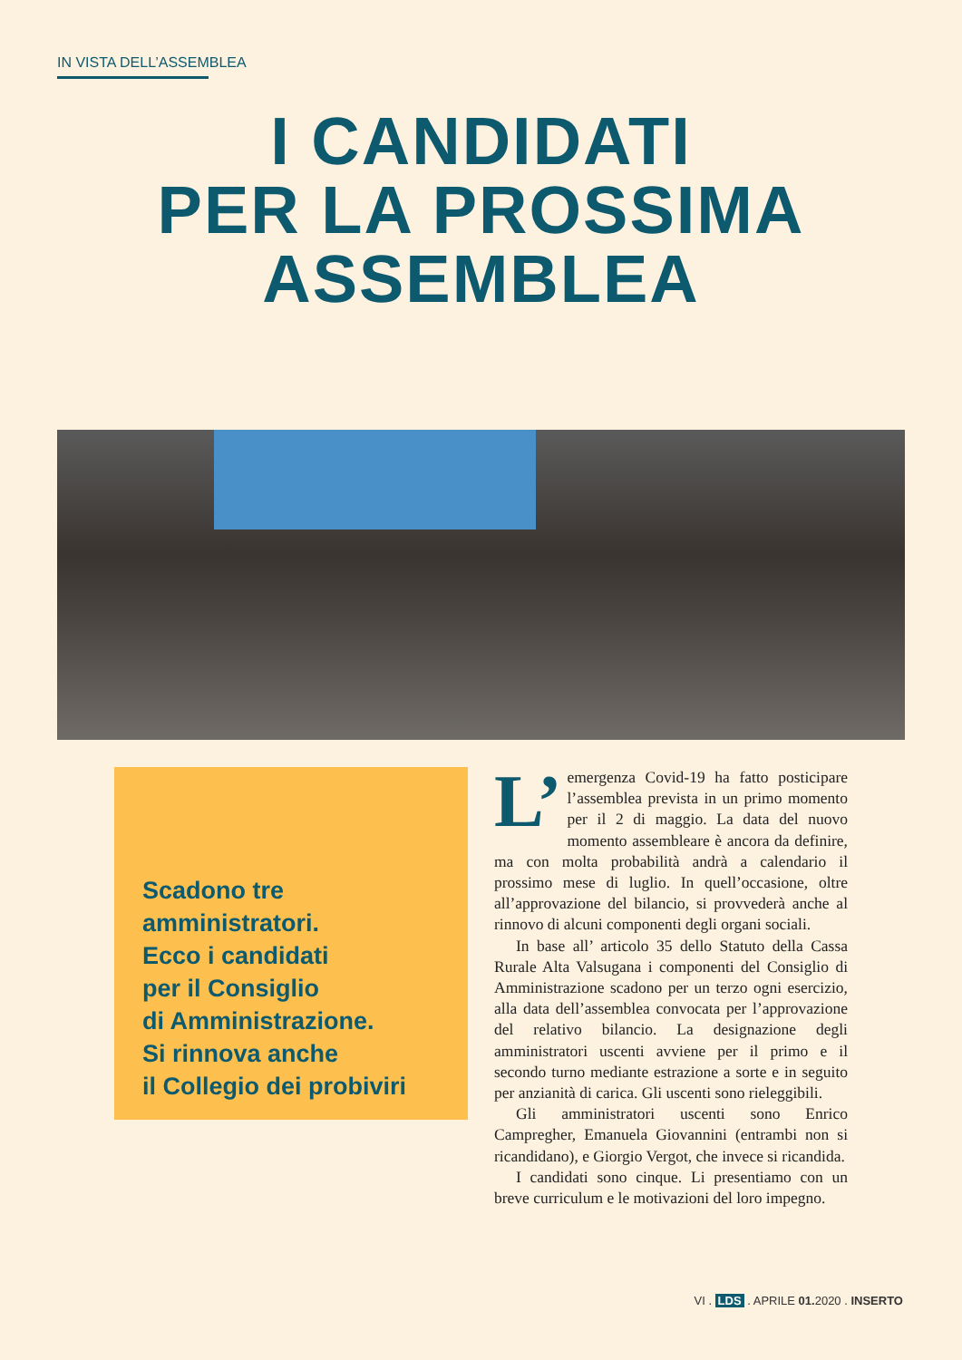IN VISTA DELL’ASSEMBLEA
I CANDIDATI
PER LA PROSSIMA
ASSEMBLEA
Scadono tre
amministratori.
Ecco i candidati
per il Consiglio
di Amministrazione.
Si rinnova anche
il Collegio dei probiviri
L’ emergenza Covid-19 ha fatto posticipare l’assemblea prevista in un primo momento per il 2 di maggio. La data del nuovo momento assembleare è ancora da definire, ma con molta probabilità andrà a calendario il prossimo mese di luglio. In quell’occasione, oltre all’approvazione del bilancio, si provvederà anche al rinnovo di alcuni componenti degli organi sociali.
In base all’ articolo 35 dello Statuto della Cassa Rurale Alta Valsugana i componenti del Consiglio di Amministrazione scadono per un terzo ogni esercizio, alla data dell’assemblea convocata per l’approvazione del relativo bilancio. La designazione degli amministratori uscenti avviene per il primo e il secondo turno mediante estrazione a sorte e in seguito per anzianità di carica. Gli uscenti sono rieleggibili.
Gli amministratori uscenti sono Enrico Campregher, Emanuela Giovannini (entrambi non si ricandidano), e Giorgio Vergot, che invece si ricandida.
I candidati sono cinque. Li presentiamo con un breve curriculum e le motivazioni del loro impegno.
VI . LDS . APRILE 01. 2020 . INSERTO